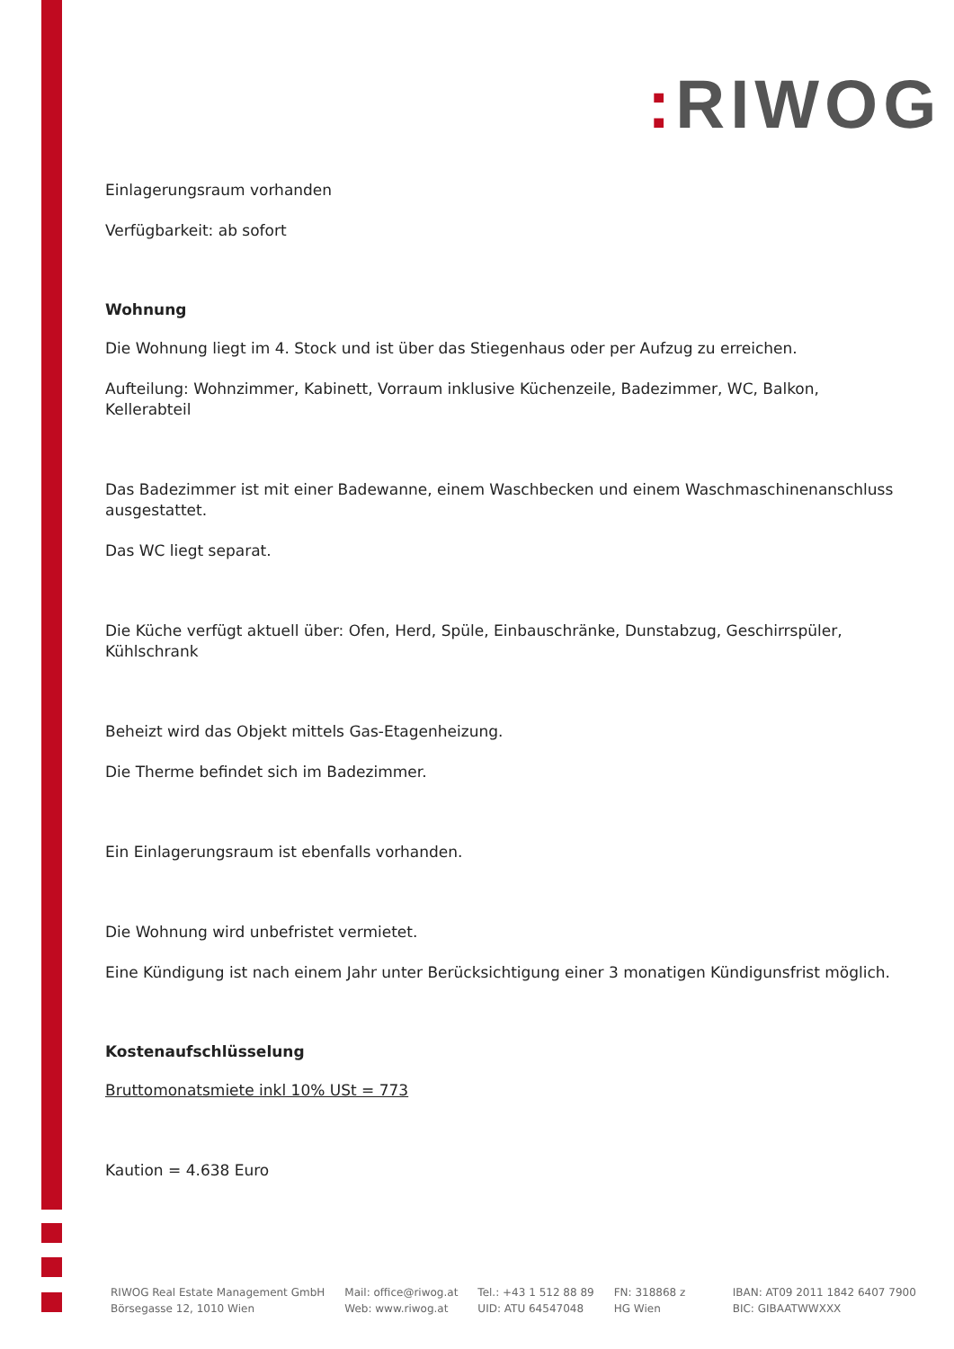: RIWOG
Einlagerungsraum vorhanden
Verfügbarkeit: ab sofort
Wohnung
Die Wohnung liegt im 4. Stock und ist über das Stiegenhaus oder per Aufzug zu erreichen.
Aufteilung: Wohnzimmer, Kabinett, Vorraum inklusive Küchenzeile, Badezimmer, WC, Balkon, Kellerabteil
Das Badezimmer ist mit einer Badewanne, einem Waschbecken und einem Waschmaschinenanschluss ausgestattet.
Das WC liegt separat.
Die Küche verfügt aktuell über: Ofen, Herd, Spüle, Einbauschränke, Dunstabzug, Geschirrspüler, Kühlschrank
Beheizt wird das Objekt mittels Gas-Etagenheizung.
Die Therme befindet sich im Badezimmer.
Ein Einlagerungsraum ist ebenfalls vorhanden.
Die Wohnung wird unbefristet vermietet.
Eine Kündigung ist nach einem Jahr unter Berücksichtigung einer 3 monatigen Kündigunsfrist möglich.
Kostenaufschlüsselung
Bruttomonatsmiete inkl 10% USt = 773
Kaution = 4.638 Euro
RIWOG Real Estate Management GmbH
Börsegasse 12, 1010 Wien
Mail: office@riwog.at
Web: www.riwog.at
Tel.: +43 1 512 88 89
UID: ATU 64547048
FN: 318868 z
HG Wien
IBAN: AT09 2011 1842 6407 7900
BIC: GIBAATWWXXX